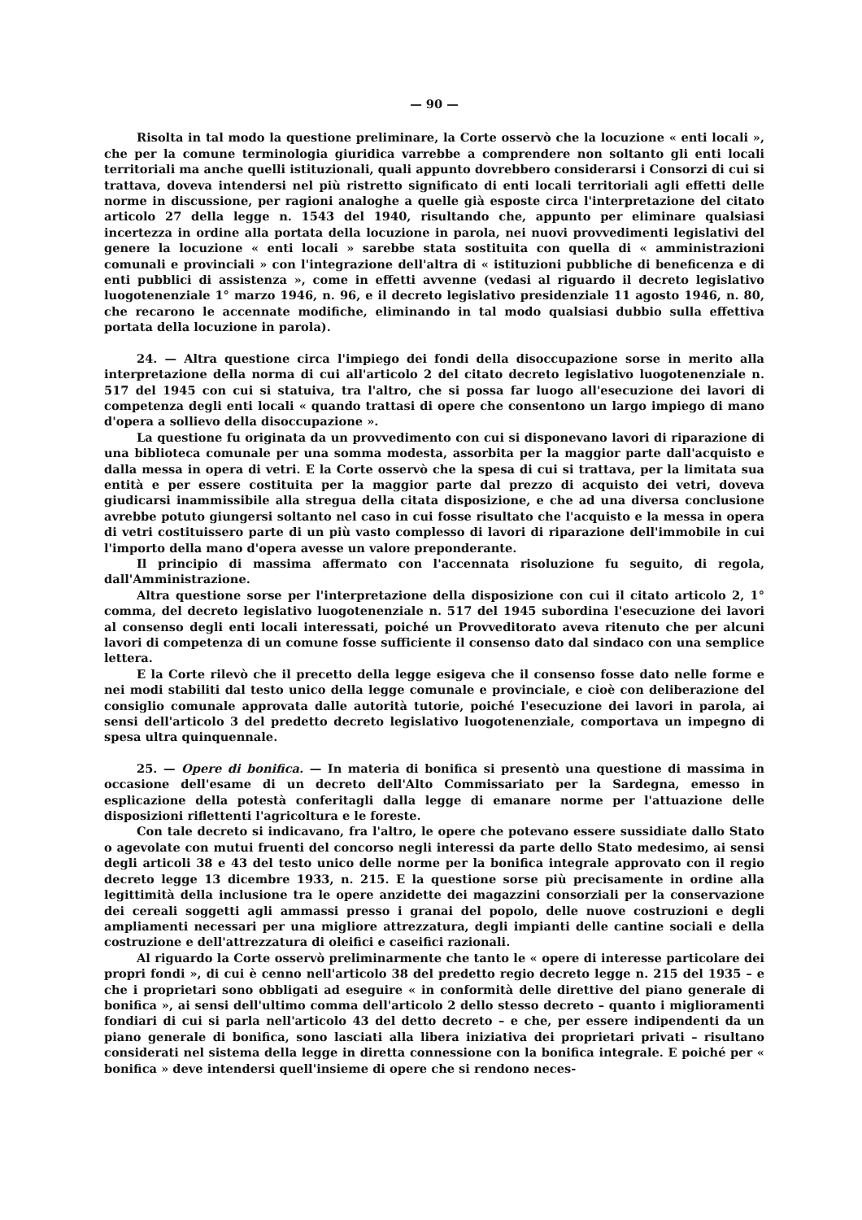— 90 —
Risolta in tal modo la questione preliminare, la Corte osservò che la locuzione « enti locali », che per la comune terminologia giuridica varrebbe a comprendere non soltanto gli enti locali territoriali ma anche quelli istituzionali, quali appunto dovrebbero considerarsi i Consorzi di cui si trattava, doveva intendersi nel più ristretto significato di enti locali territoriali agli effetti delle norme in discussione, per ragioni analoghe a quelle già esposte circa l'interpretazione del citato articolo 27 della legge n. 1543 del 1940, risultando che, appunto per eliminare qualsiasi incertezza in ordine alla portata della locuzione in parola, nei nuovi provvedimenti legislativi del genere la locuzione « enti locali » sarebbe stata sostituita con quella di « amministrazioni comunali e provinciali » con l'integrazione dell'altra di « istituzioni pubbliche di beneficenza e di enti pubblici di assistenza », come in effetti avvenne (vedasi al riguardo il decreto legislativo luogotenenziale 1° marzo 1946, n. 96, e il decreto legislativo presidenziale 11 agosto 1946, n. 80, che recarono le accennate modifiche, eliminando in tal modo qualsiasi dubbio sulla effettiva portata della locuzione in parola).
24. — Altra questione circa l'impiego dei fondi della disoccupazione sorse in merito alla interpretazione della norma di cui all'articolo 2 del citato decreto legislativo luogotenenziale n. 517 del 1945 con cui si statuiva, tra l'altro, che si possa far luogo all'esecuzione dei lavori di competenza degli enti locali « quando trattasi di opere che consentono un largo impiego di mano d'opera a sollievo della disoccupazione ».
La questione fu originata da un provvedimento con cui si disponevano lavori di riparazione di una biblioteca comunale per una somma modesta, assorbita per la maggior parte dall'acquisto e dalla messa in opera di vetri. E la Corte osservò che la spesa di cui si trattava, per la limitata sua entità e per essere costituita per la maggior parte dal prezzo di acquisto dei vetri, doveva giudicarsi inammissibile alla stregua della citata disposizione, e che ad una diversa conclusione avrebbe potuto giungersi soltanto nel caso in cui fosse risultato che l'acquisto e la messa in opera di vetri costituissero parte di un più vasto complesso di lavori di riparazione dell'immobile in cui l'importo della mano d'opera avesse un valore preponderante.
Il principio di massima affermato con l'accennata risoluzione fu seguito, di regola, dall'Amministrazione.
Altra questione sorse per l'interpretazione della disposizione con cui il citato articolo 2, 1° comma, del decreto legislativo luogotenenziale n. 517 del 1945 subordina l'esecuzione dei lavori al consenso degli enti locali interessati, poiché un Provveditorato aveva ritenuto che per alcuni lavori di competenza di un comune fosse sufficiente il consenso dato dal sindaco con una semplice lettera.
E la Corte rilevò che il precetto della legge esigeva che il consenso fosse dato nelle forme e nei modi stabiliti dal testo unico della legge comunale e provinciale, e cioè con deliberazione del consiglio comunale approvata dalle autorità tutorie, poiché l'esecuzione dei lavori in parola, ai sensi dell'articolo 3 del predetto decreto legislativo luogotenenziale, comportava un impegno di spesa ultra quinquennale.
25. — Opere di bonifica. — In materia di bonifica si presentò una questione di massima in occasione dell'esame di un decreto dell'Alto Commissariato per la Sardegna, emesso in esplicazione della potestà conferitagli dalla legge di emanare norme per l'attuazione delle disposizioni riflettenti l'agricoltura e le foreste.
Con tale decreto si indicavano, fra l'altro, le opere che potevano essere sussidiate dallo Stato o agevolate con mutui fruenti del concorso negli interessi da parte dello Stato medesimo, ai sensi degli articoli 38 e 43 del testo unico delle norme per la bonifica integrale approvato con il regio decreto legge 13 dicembre 1933, n. 215. E la questione sorse più precisamente in ordine alla legittimità della inclusione tra le opere anzidette dei magazzini consorziali per la conservazione dei cereali soggetti agli ammassi presso i granai del popolo, delle nuove costruzioni e degli ampliamenti necessari per una migliore attrezzatura, degli impianti delle cantine sociali e della costruzione e dell'attrezzatura di oleifici e caseifici razionali.
Al riguardo la Corte osservò preliminarmente che tanto le « opere di interesse particolare dei propri fondi », di cui è cenno nell'articolo 38 del predetto regio decreto legge n. 215 del 1935 – e che i proprietari sono obbligati ad eseguire « in conformità delle direttive del piano generale di bonifica », ai sensi dell'ultimo comma dell'articolo 2 dello stesso decreto – quanto i miglioramenti fondiari di cui si parla nell'articolo 43 del detto decreto – e che, per essere indipendenti da un piano generale di bonifica, sono lasciati alla libera iniziativa dei proprietari privati – risultano considerati nel sistema della legge in diretta connessione con la bonifica integrale. E poiché per « bonifica » deve intendersi quell'insieme di opere che si rendono neces-